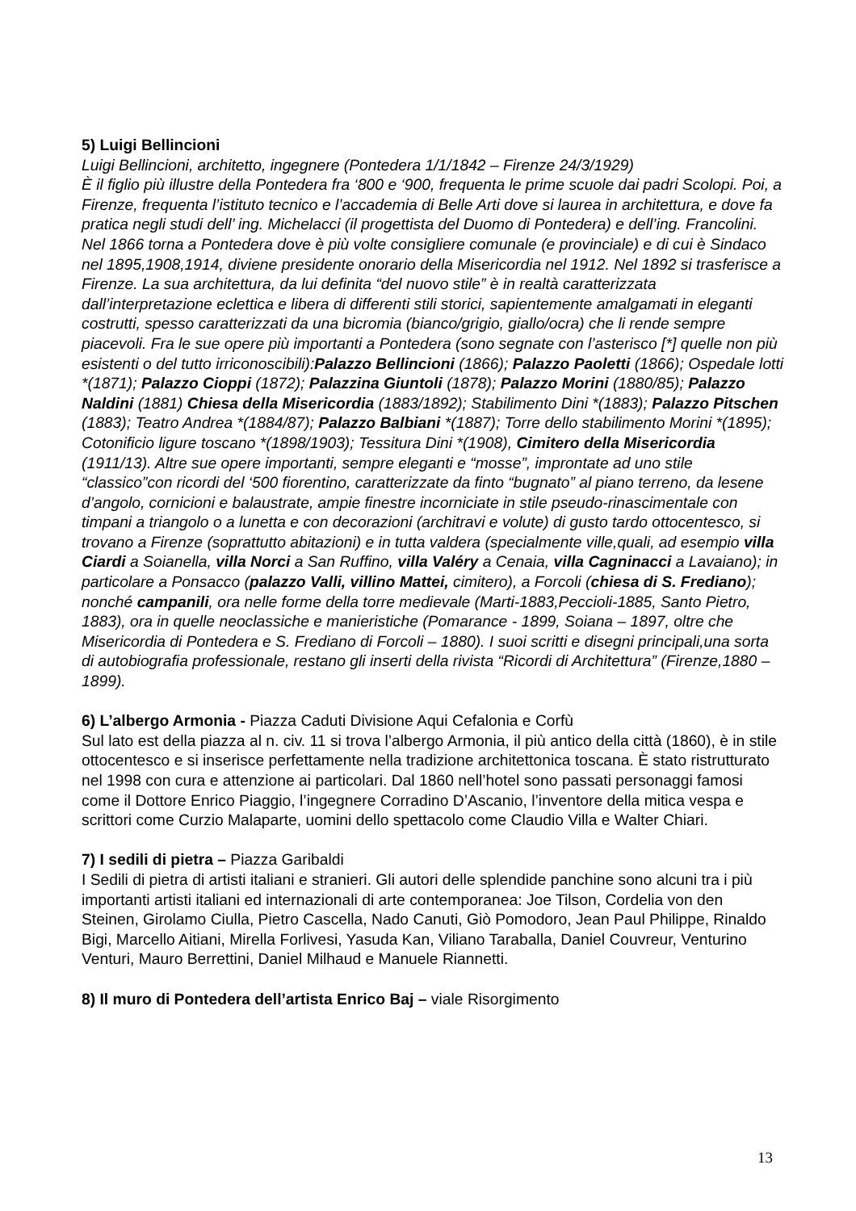5) Luigi Bellincioni
Luigi Bellincioni, architetto, ingegnere (Pontedera 1/1/1842 – Firenze 24/3/1929)
È il figlio più illustre della Pontedera fra ‘800 e ‘900, frequenta le prime scuole dai padri Scolopi. Poi, a Firenze, frequenta l’istituto tecnico e l’accademia di Belle Arti dove si laurea in architettura, e dove fa pratica negli studi dell’ ing. Michelacci (il progettista del Duomo di Pontedera) e dell’ing. Francolini. Nel 1866 torna a Pontedera dove è più volte consigliere comunale (e provinciale) e di cui è Sindaco nel 1895,1908,1914, diviene presidente onorario della Misericordia nel 1912. Nel 1892 si trasferisce a Firenze. La sua architettura, da lui definita “del nuovo stile” è in realtà caratterizzata dall’interpretazione eclettica e libera di differenti stili storici, sapientemente amalgamati in eleganti costrutti, spesso caratterizzati da una bicromia (bianco/grigio, giallo/ocra) che li rende sempre piacevoli. Fra le sue opere più importanti a Pontedera (sono segnate con l’asterisco [*] quelle non più esistenti o del tutto irriconoscibili):Palazzo Bellincioni (1866); Palazzo Paoletti (1866); Ospedale lotti *(1871); Palazzo Cioppi (1872); Palazzina Giuntoli (1878); Palazzo Morini (1880/85); Palazzo Naldini (1881) Chiesa della Misericordia (1883/1892); Stabilimento Dini *(1883); Palazzo Pitschen (1883); Teatro Andrea *(1884/87); Palazzo Balbiani *(1887); Torre dello stabilimento Morini *(1895); Cotonificio ligure toscano *(1898/1903); Tessitura Dini *(1908), Cimitero della Misericordia (1911/13). Altre sue opere importanti, sempre eleganti e “mosse”, improntate ad uno stile “classico”con ricordi del ‘500 fiorentino, caratterizzate da finto “bugnato” al piano terreno, da lesene d’angolo, cornicioni e balaustrate, ampie finestre incorniciate in stile pseudo-rinascimentale con timpani a triangolo o a lunetta e con decorazioni (architravi e volute) di gusto tardo ottocentesco, si trovano a Firenze (soprattutto abitazioni) e in tutta valdera (specialmente ville,quali, ad esempio villa Ciardi a Soianella, villa Norci a San Ruffino, villa Valéry a Cenaia, villa Cagninacci a Lavaiano); in particolare a Ponsacco (palazzo Valli, villino Mattei, cimitero), a Forcoli (chiesa di S. Frediano); nonché campanili, ora nelle forme della torre medievale (Marti-1883,Peccioli-1885, Santo Pietro, 1883), ora in quelle neoclassiche e manieristiche (Pomarance - 1899, Soiana – 1897, oltre che Misericordia di Pontedera e S. Frediano di Forcoli – 1880). I suoi scritti e disegni principali,una sorta di autobiografia professionale, restano gli inserti della rivista “Ricordi di Architettura” (Firenze,1880 – 1899).
6) L’albergo Armonia - Piazza Caduti Divisione Aqui Cefalonia e Corfù
Sul lato est della piazza al n. civ. 11 si trova l’albergo Armonia, il più antico della città (1860), è in stile ottocentesco e si inserisce perfettamente nella tradizione architettonica toscana. È stato ristrutturato nel 1998 con cura e attenzione ai particolari. Dal 1860 nell’hotel sono passati personaggi famosi come il Dottore Enrico Piaggio, l’ingegnere Corradino D’Ascanio, l’inventore della mitica vespa e scrittori come Curzio Malaparte, uomini dello spettacolo come Claudio Villa e Walter Chiari.
7) I sedili di pietra – Piazza Garibaldi
I Sedili di pietra di artisti italiani e stranieri. Gli autori delle splendide panchine sono alcuni tra i più importanti artisti italiani ed internazionali di arte contemporanea: Joe Tilson, Cordelia von den Steinen, Girolamo Ciulla, Pietro Cascella, Nado Canuti, Giò Pomodoro, Jean Paul Philippe, Rinaldo Bigi, Marcello Aitiani, Mirella Forlivesi, Yasuda Kan, Viliano Taraballa, Daniel Couvreur, Venturino Venturi, Mauro Berrettini, Daniel Milhaud e Manuele Riannetti.
8) Il muro di Pontedera dell’artista Enrico Baj – viale Risorgimento
13